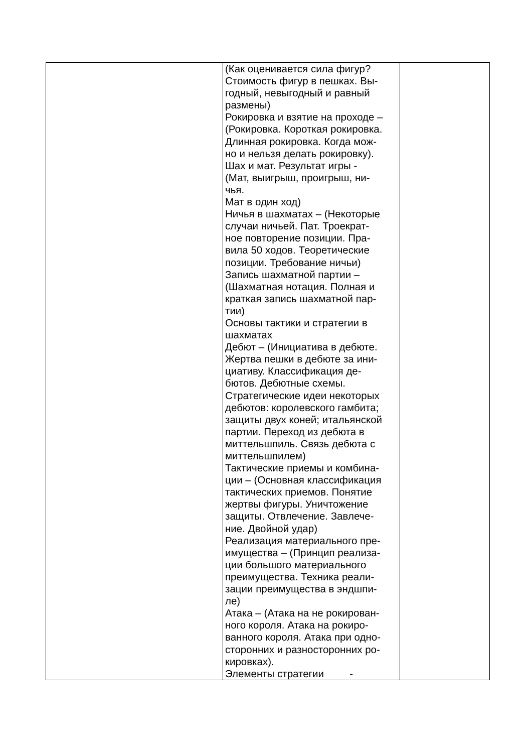| | (Как оценивается сила фигур? Стоимость фигур в пешках. Вы- годный, невыгодный и равный размены) Рокировка и взятие на проходе – (Рокировка. Короткая рокировка. Длинная рокировка. Когда мож- но и нельзя делать рокировку). Шах и мат. Результат игры - (Мат, выигрыш, проигрыш, ни- чья. Мат в один ход) Ничья в шахматах – (Некоторые случаи ничьей. Пат. Троекрат- ное повторение позиции. Пра- вила 50 ходов. Теоретические позиции. Требование ничьи) Запись шахматной партии – (Шахматная нотация. Полная и краткая запись шахматной пар- тии) Основы тактики и стратегии в шахматах Дебют – (Инициатива в дебюте. Жертва пешки в дебюте за ини- циативу. Классификация де- бютов. Дебютные схемы. Стратегические идеи некоторых дебютов: королевского гамбита; защиты двух коней; итальянской партии. Переход из дебюта в миттельшпиль. Связь дебюта с миттельшпилем) Тактические приемы и комбина- ции – (Основная классификация тактических приемов. Понятие жертвы фигуры. Уничтожение защиты. Отвлечение. Завлече- ние. Двойной удар) Реализация материального пре- имущества – (Принцип реализа- ции большого материального преимущества. Техника реали- зации преимущества в эндшпи- ле) Атака – (Атака на не рокирован- ного короля. Атака на рокиро- ванного короля. Атака при одно- сторонних и разносторонних ро- кировках). Элементы стратегии - | |